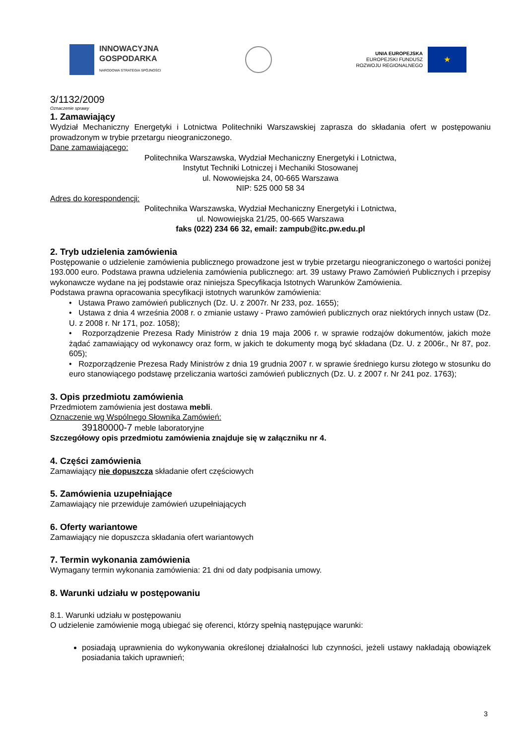INNOWACYJNA
GOSPODARKA
NARODOWA STRATEGIA SPÓJNOŚCI
UNIA EUROPEJSKA
EUROPEJSKI FUNDUSZ
ROZWOJU REGIONALNEGO
★
3/1132/2009
Oznaczenie sprawy
1. Zamawiający
Wydział Mechaniczny Energetyki i Lotnictwa Politechniki Warszawskiej zaprasza do składania ofert w postępowaniu prowadzonym w trybie przetargu nieograniczonego.
Dane zamawiającego:
Politechnika Warszawska, Wydział Mechaniczny Energetyki i Lotnictwa,
Instytut Techniki Lotniczej i Mechaniki Stosowanej
ul. Nowowiejska 24, 00-665 Warszawa
NIP: 525 000 58 34
Adres do korespondencji:
Politechnika Warszawska, Wydział Mechaniczny Energetyki i Lotnictwa,
ul. Nowowiejska 21/25, 00-665 Warszawa
faks (022) 234 66 32, email: zampub@itc.pw.edu.pl
2. Tryb udzielenia zamówienia
Postępowanie o udzielenie zamówienia publicznego prowadzone jest w trybie przetargu nieograniczonego o wartości poniżej 193.000 euro. Podstawa prawna udzielenia zamówienia publicznego: art. 39 ustawy Prawo Zamówień Publicznych i przepisy wykonawcze wydane na jej podstawie oraz niniejsza Specyfikacja Istotnych Warunków Zamówienia.
Podstawa prawna opracowania specyfikacji istotnych warunków zamówienia:
• Ustawa Prawo zamówień publicznych (Dz. U. z 2007r. Nr 233, poz. 1655);
• Ustawa z dnia 4 września 2008 r. o zmianie ustawy - Prawo zamówień publicznych oraz niektórych innych ustaw (Dz. U. z 2008 r. Nr 171, poz. 1058);
• Rozporządzenie Prezesa Rady Ministrów z dnia 19 maja 2006 r. w sprawie rodzajów dokumentów, jakich może żądać zamawiający od wykonawcy oraz form, w jakich te dokumenty mogą być składana (Dz. U. z 2006r., Nr 87, poz. 605);
• Rozporządzenie Prezesa Rady Ministrów z dnia 19 grudnia 2007 r. w sprawie średniego kursu złotego w stosunku do euro stanowiącego podstawę przeliczania wartości zamówień publicznych (Dz. U. z 2007 r. Nr 241 poz. 1763);
3. Opis przedmiotu zamówienia
Przedmiotem zamówienia jest dostawa mebli.
Oznaczenie wg Wspólnego Słownika Zamówień:
39180000-7 meble laboratoryjne
Szczegółowy opis przedmiotu zamówienia znajduje się w załączniku nr 4.
4. Części zamówienia
Zamawiający nie dopuszcza składanie ofert częściowych
5. Zamówienia uzupełniające
Zamawiający nie przewiduje zamówień uzupełniających
6. Oferty wariantowe
Zamawiający nie dopuszcza składania ofert wariantowych
7. Termin wykonania zamówienia
Wymagany termin wykonania zamówienia: 21 dni od daty podpisania umowy.
8. Warunki udziału w postępowaniu
8.1. Warunki udziału w postępowaniu
O udzielenie zamówienie mogą ubiegać się oferenci, którzy spełnią następujące warunki:
posiadają uprawnienia do wykonywania określonej działalności lub czynności, jeżeli ustawy nakładają obowiązek posiadania takich uprawnień;
3